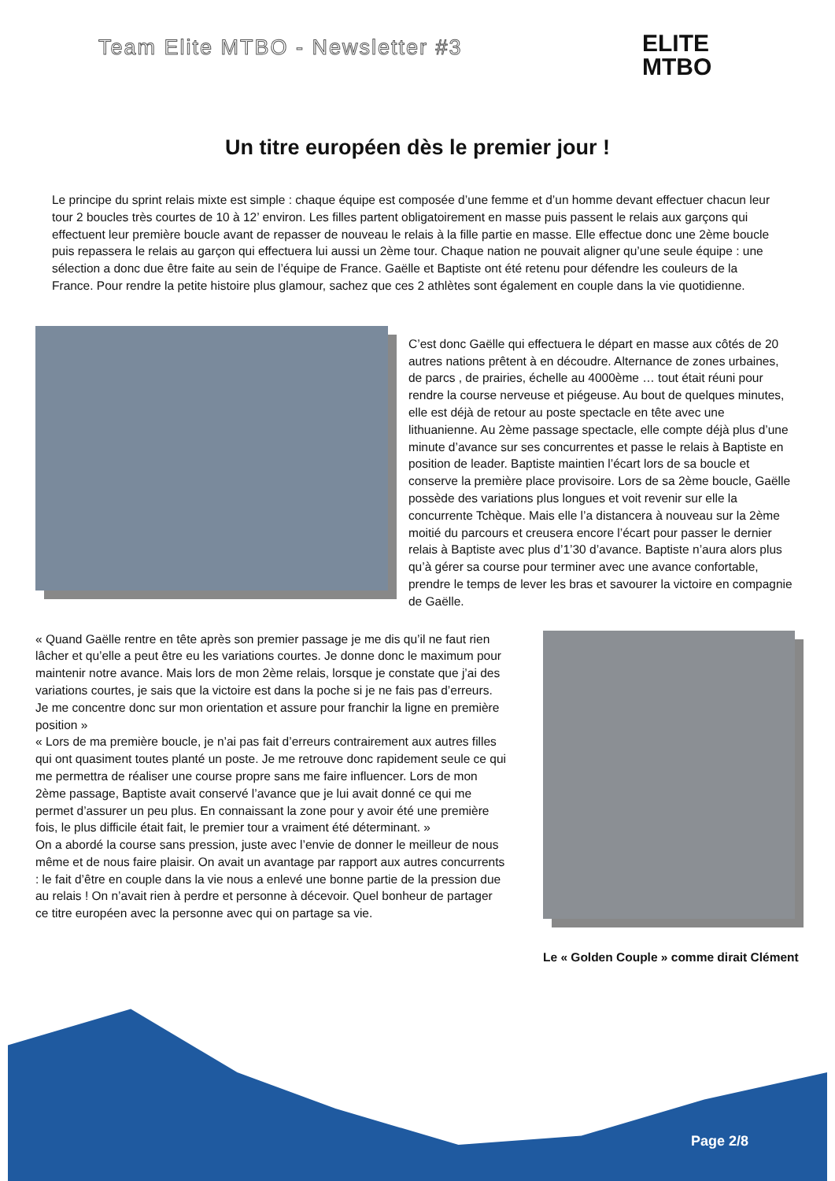Team Elite MTBO - Newsletter #3
ELITE
MTBO
Un titre européen dès le premier jour !
Le principe du sprint relais mixte est simple : chaque équipe est composée d’une femme et d’un homme devant effectuer chacun leur tour 2 boucles très courtes de 10 à 12’ environ. Les filles partent obligatoirement en masse puis passent le relais aux garçons qui effectuent leur première boucle avant de repasser de nouveau le relais à la fille partie en masse. Elle effectue donc une 2ème boucle puis repassera le relais au garçon qui effectuera lui aussi un 2ème tour. Chaque nation ne pouvait aligner qu’une seule équipe : une sélection a donc due être faite au sein de l’équipe de France. Gaëlle et Baptiste ont été retenu pour défendre les couleurs de la France. Pour rendre la petite histoire plus glamour, sachez que ces 2 athlètes sont également en couple dans la vie quotidienne.
C’est donc Gaëlle qui effectuera le départ en masse aux côtés de 20 autres nations prêtent à en découdre. Alternance de zones urbaines, de parcs , de prairies, échelle au 4000ème … tout était réuni pour rendre la course nerveuse et piégeuse. Au bout de quelques minutes, elle est déjà de retour au poste spectacle en tête avec une lithuanienne. Au 2ème passage spectacle, elle compte déjà plus d’une minute d’avance sur ses concurrentes et passe le relais à Baptiste en position de leader. Baptiste maintien l’écart lors de sa boucle et conserve la première place provisoire. Lors de sa 2ème boucle, Gaëlle possède des variations plus longues et voit revenir sur elle la concurrente Tchèque. Mais elle l’a distancera à nouveau sur la 2ème moitié du parcours et creusera encore l’écart pour passer le dernier relais à Baptiste avec plus d’1’30 d’avance. Baptiste n’aura alors plus qu’à gérer sa course pour terminer avec une avance confortable, prendre le temps de lever les bras et savourer la victoire en compagnie de Gaëlle.
« Quand Gaëlle rentre en tête après son premier passage je me dis qu’il ne faut rien lâcher et qu’elle a peut être eu les variations courtes. Je donne donc le maximum pour maintenir notre avance. Mais lors de mon 2ème relais, lorsque je constate que j’ai des variations courtes, je sais que la victoire est dans la poche si je ne fais pas d’erreurs. Je me concentre donc sur mon orientation et assure pour franchir la ligne en première position »
« Lors de ma première boucle, je n’ai pas fait d’erreurs contrairement aux autres filles qui ont quasiment toutes planté un poste. Je me retrouve donc rapidement seule ce qui me permettra de réaliser une course propre sans me faire influencer. Lors de mon 2ème passage, Baptiste avait conservé l’avance que je lui avait donné ce qui me permet d’assurer un peu plus. En connaissant la zone pour y avoir été une première fois, le plus difficile était fait, le premier tour a vraiment été déterminant. »
On a abordé la course sans pression, juste avec l’envie de donner le meilleur de nous même et de nous faire plaisir. On avait un avantage par rapport aux autres concurrents : le fait d’être en couple dans la vie nous a enlevé une bonne partie de la pression due au relais ! On n’avait rien à perdre et personne à décevoir. Quel bonheur de partager ce titre européen avec la personne avec qui on partage sa vie.
Le « Golden Couple » comme dirait Clément
Page 2/8